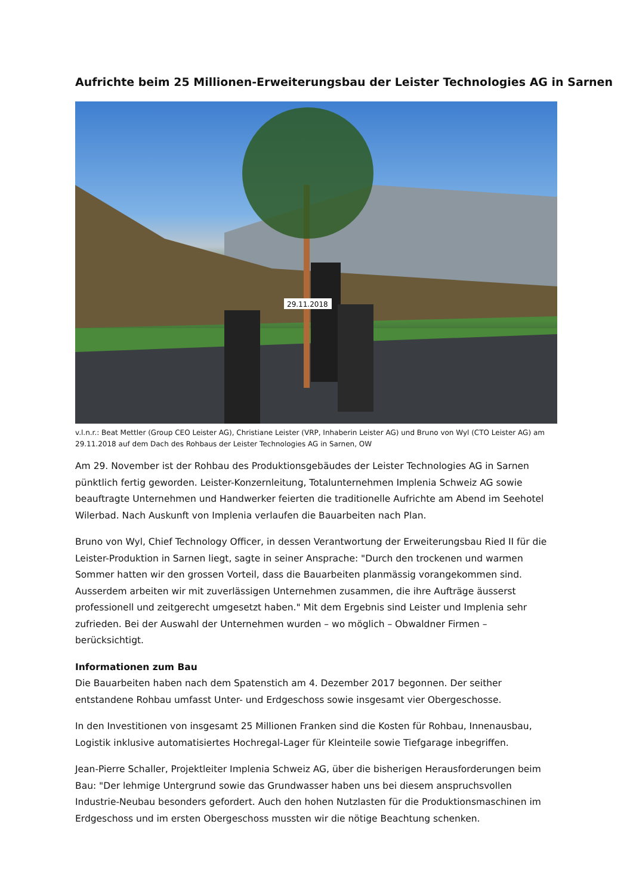Aufrichte beim 25 Millionen-Erweiterungsbau der Leister Technologies AG in Sarnen
29.11.2018
v.l.n.r.: Beat Mettler (Group CEO Leister AG), Christiane Leister (VRP, Inhaberin Leister AG) und Bruno von Wyl (CTO Leister AG) am 29.11.2018 auf dem Dach des Rohbaus der Leister Technologies AG in Sarnen, OW
Am 29. November ist der Rohbau des Produktionsgebäudes der Leister Technologies AG in Sarnen pünktlich fertig geworden. Leister-Konzernleitung, Totalunternehmen Implenia Schweiz AG sowie beauftragte Unternehmen und Handwerker feierten die traditionelle Aufrichte am Abend im Seehotel Wilerbad. Nach Auskunft von Implenia verlaufen die Bauarbeiten nach Plan.
Bruno von Wyl, Chief Technology Officer, in dessen Verantwortung der Erweiterungsbau Ried II für die Leister-Produktion in Sarnen liegt, sagte in seiner Ansprache: "Durch den trockenen und warmen Sommer hatten wir den grossen Vorteil, dass die Bauarbeiten planmässig vorangekommen sind. Ausserdem arbeiten wir mit zuverlässigen Unternehmen zusammen, die ihre Aufträge äusserst professionell und zeitgerecht umgesetzt haben." Mit dem Ergebnis sind Leister und Implenia sehr zufrieden. Bei der Auswahl der Unternehmen wurden – wo möglich – Obwaldner Firmen – berücksichtigt.
Informationen zum Bau
Die Bauarbeiten haben nach dem Spatenstich am 4. Dezember 2017 begonnen. Der seither entstandene Rohbau umfasst Unter- und Erdgeschoss sowie insgesamt vier Obergeschosse.
In den Investitionen von insgesamt 25 Millionen Franken sind die Kosten für Rohbau, Innenausbau, Logistik inklusive automatisiertes Hochregal-Lager für Kleinteile sowie Tiefgarage inbegriffen.
Jean-Pierre Schaller, Projektleiter Implenia Schweiz AG, über die bisherigen Herausforderungen beim Bau: "Der lehmige Untergrund sowie das Grundwasser haben uns bei diesem anspruchsvollen Industrie-Neubau besonders gefordert. Auch den hohen Nutzlasten für die Produktionsmaschinen im Erdgeschoss und im ersten Obergeschoss mussten wir die nötige Beachtung schenken.